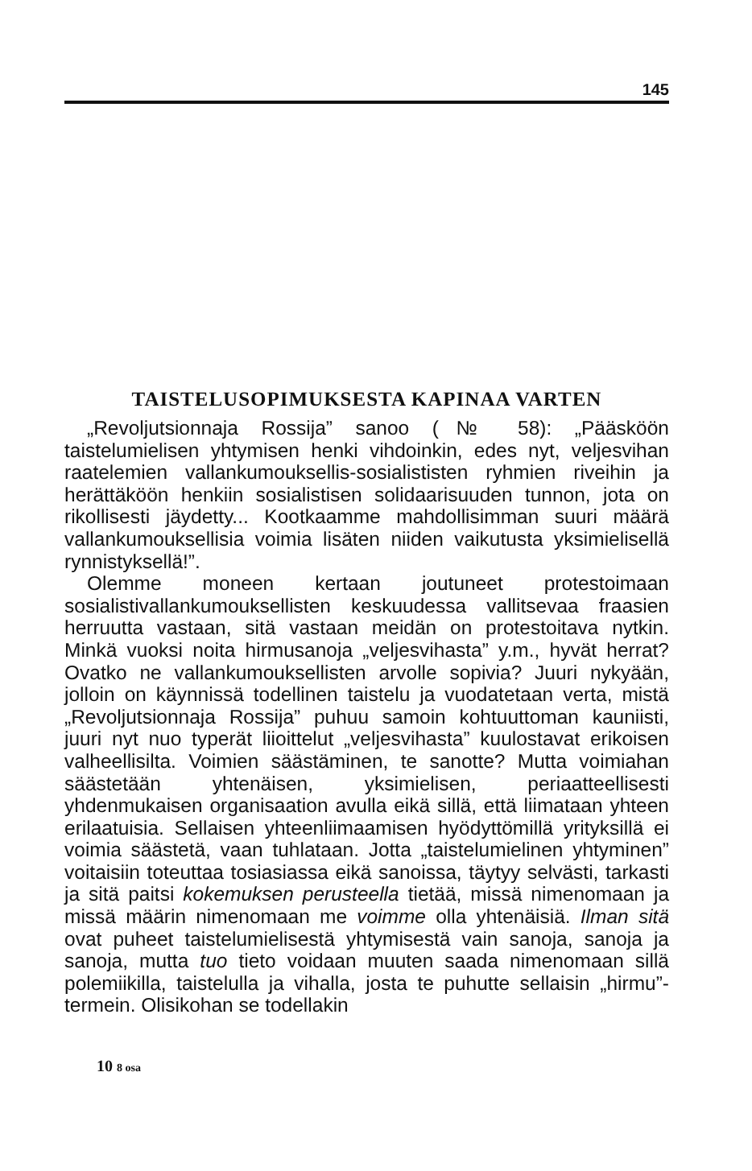145
TAISTELUSOPIMUKSESTA KAPINAA VARTEN
„Revoljutsionnaja Rossija” sanoo (№ 58): „Pääsköön taistelumielisen yhtymisen henki vihdoinkin, edes nyt, veljesvihan raatelemien vallankumouksellis-sosialististen ryhmien riveihin ja herättäköön henkiin sosialistisen solidaarisuuden tunnon, jota on rikollisesti jäydetty... Kootkaamme mahdollisimman suuri määrä vallankumouksellisia voimia lisäten niiden vaikutusta yksimielisellä rynnistyksellä!”.
Olemme moneen kertaan joutuneet protestoimaan sosialistivallankumouksellisten keskuudessa vallitsevaa fraasien herruutta vastaan, sitä vastaan meidän on protestoitava nytkin. Minkä vuoksi noita hirmusanoja „veljesvihasta” y.m., hyvät herrat? Ovatko ne vallankumouksellisten arvolle sopivia? Juuri nykyään, jolloin on käynnissä todellinen taistelu ja vuodatetaan verta, mistä „Revoljutsionnaja Rossija” puhuu samoin kohtuuttoman kauniisti, juuri nyt nuo typerät liioittelut „veljesvihasta” kuulostavat erikoisen valheellisilta. Voimien säästäminen, te sanotte? Mutta voimiahan säästetään yhtenäisen, yksimielisen, periaatteellisesti yhdenmukaisen organisaation avulla eikä sillä, että liimataan yhteen erilaatuisia. Sellaisen yhteenliimaamisen hyödyttömillä yrityksillä ei voimia säästetä, vaan tuhlataan. Jotta „taistelumielinen yhtyminen” voitaisiin toteuttaa tosiasiassa eikä sanoissa, täytyy selvästi, tarkasti ja sitä paitsi kokemuksen perusteella tietää, missä nimenomaan ja missä määrin nimenomaan me voimme olla yhtenäisiä. Ilman sitä ovat puheet taistelumielisestä yhtymisestä vain sanoja, sanoja ja sanoja, mutta tuo tieto voidaan muuten saada nimenomaan sillä polemiikilla, taistelulla ja vihalla, josta te puhutte sellaisin „hirmu”-termein. Olisikohan se todellakin
10 8 osa